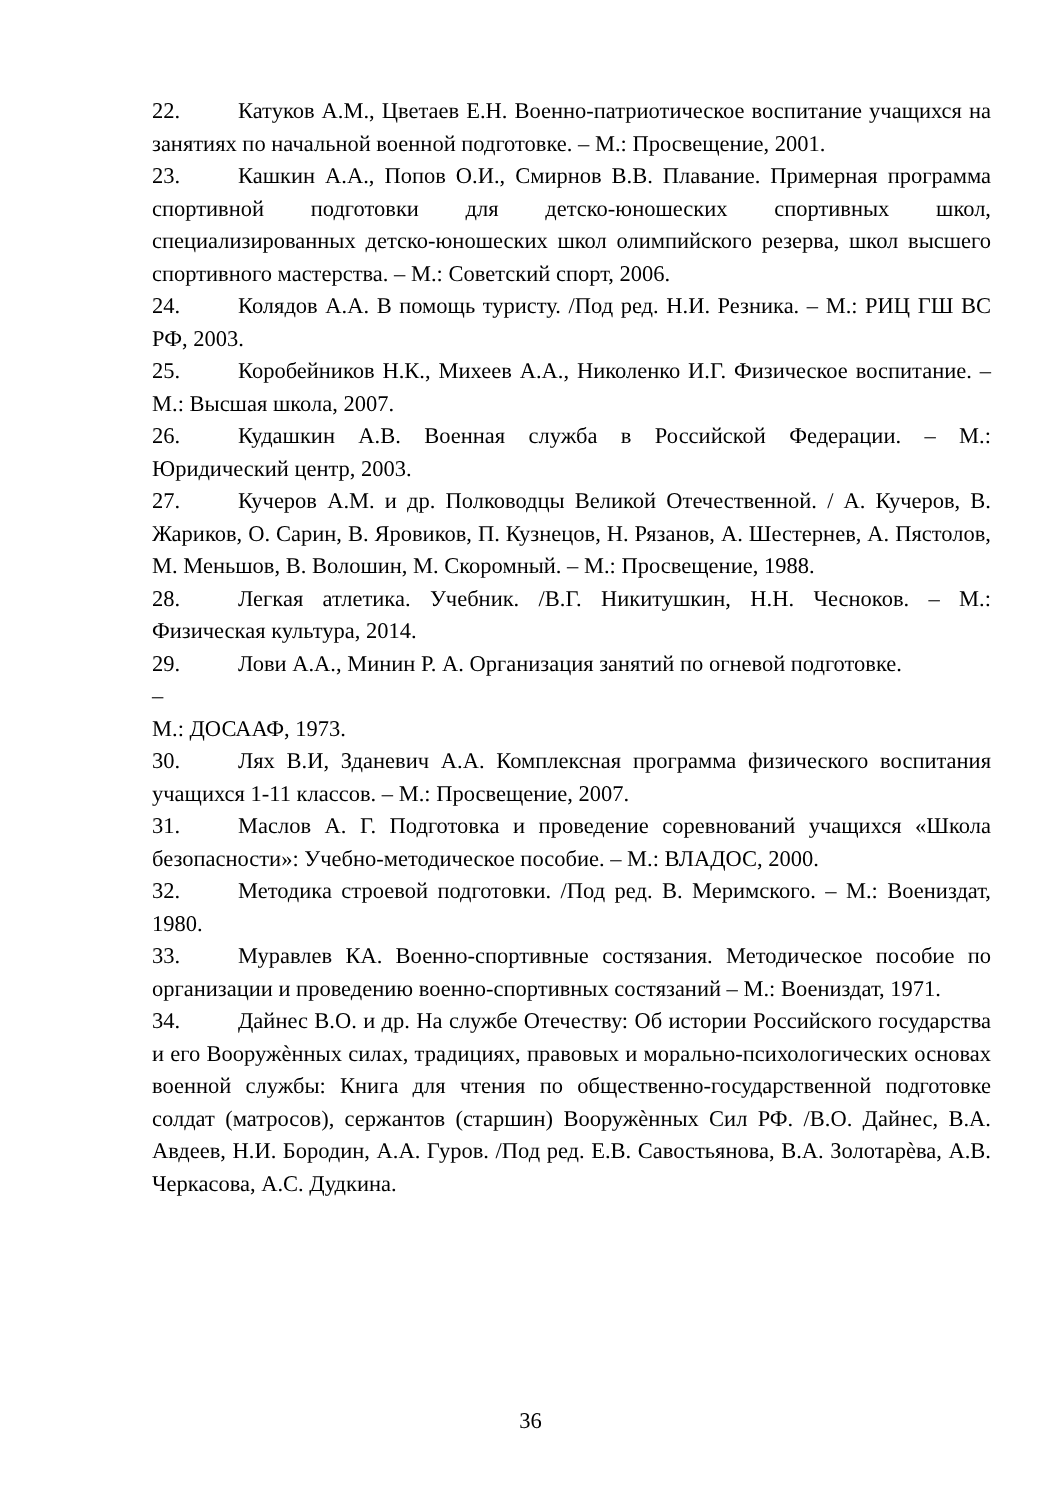22. Катуков А.М., Цветаев Е.Н. Военно-патриотическое воспитание учащихся на занятиях по начальной военной подготовке. – М.: Просвещение, 2001.
23. Кашкин А.А., Попов О.И., Смирнов В.В. Плавание. Примерная программа спортивной подготовки для детско-юношеских спортивных школ, специализированных детско-юношеских школ олимпийского резерва, школ высшего спортивного мастерства. – М.: Советский спорт, 2006.
24. Колядов А.А. В помощь туристу. /Под ред. Н.И. Резника. – М.: РИЦ ГШ ВС РФ, 2003.
25. Коробейников Н.К., Михеев А.А., Николенко И.Г. Физическое воспитание. – М.: Высшая школа, 2007.
26. Кудашкин А.В. Военная служба в Российской Федерации. – М.: Юридический центр, 2003.
27. Кучеров А.М. и др. Полководцы Великой Отечественной. / А. Кучеров, В. Жариков, О. Сарин, В. Яровиков, П. Кузнецов, Н. Рязанов, А. Шестернев, А. Пястолов, М. Меньшов, В. Волошин, М. Скоромный. – М.: Просвещение, 1988.
28. Легкая атлетика. Учебник. /В.Г. Никитушкин, Н.Н. Чесноков. – М.: Физическая культура, 2014.
29. Лови А.А., Минин Р. А. Организация занятий по огневой подготовке.
–
М.: ДОСААФ, 1973.
30. Лях В.И, Зданевич А.А. Комплексная программа физического воспитания учащихся 1-11 классов. – М.: Просвещение, 2007.
31. Маслов А. Г. Подготовка и проведение соревнований учащихся «Школа безопасности»: Учебно-методическое пособие. – М.: ВЛАДОС, 2000.
32. Методика строевой подготовки. /Под ред. В. Меримского. – М.: Воениздат, 1980.
33. Муравлев КА. Военно-спортивные состязания. Методическое пособие по организации и проведению военно-спортивных состязаний – М.: Воениздат, 1971.
34. Дайнес В.О. и др. На службе Отечеству: Об истории Российского государства и его Вооружѐнных силах, традициях, правовых и морально-психологических основах военной службы: Книга для чтения по общественно-государственной подготовке солдат (матросов), сержантов (старшин) Вооружѐнных Сил РФ. /В.О. Дайнес, В.А. Авдеев, Н.И. Бородин, А.А. Гуров. /Под ред. Е.В. Савостьянова, В.А. Золотарѐва, А.В. Черкасова, А.С. Дудкина.
36